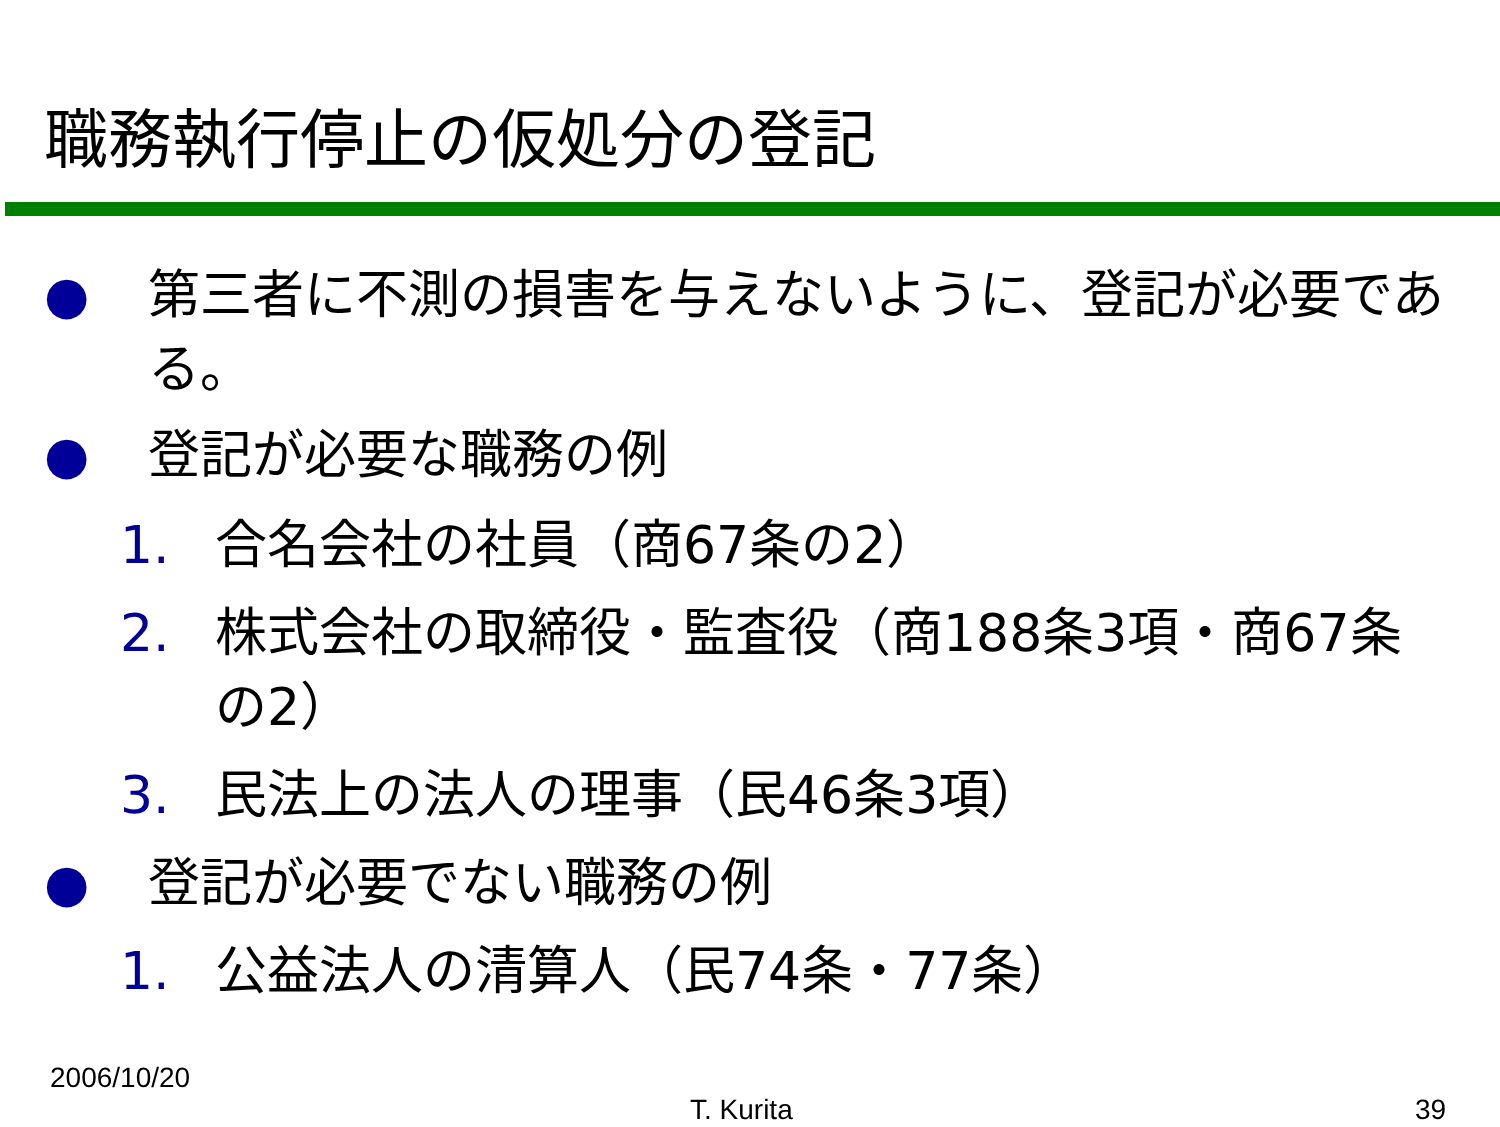職務執行停止の仮処分の登記
● 第三者に不測の損害を与えないように、登記が必要である。
● 登記が必要な職務の例
1. 合名会社の社員（商67条の2）
2. 株式会社の取締役・監査役（商188条3項・商67条の2）
3. 民法上の法人の理事（民46条3項）
● 登記が必要でない職務の例
1. 公益法人の清算人（民74条・77条）
2006/10/20
T. Kurita 39